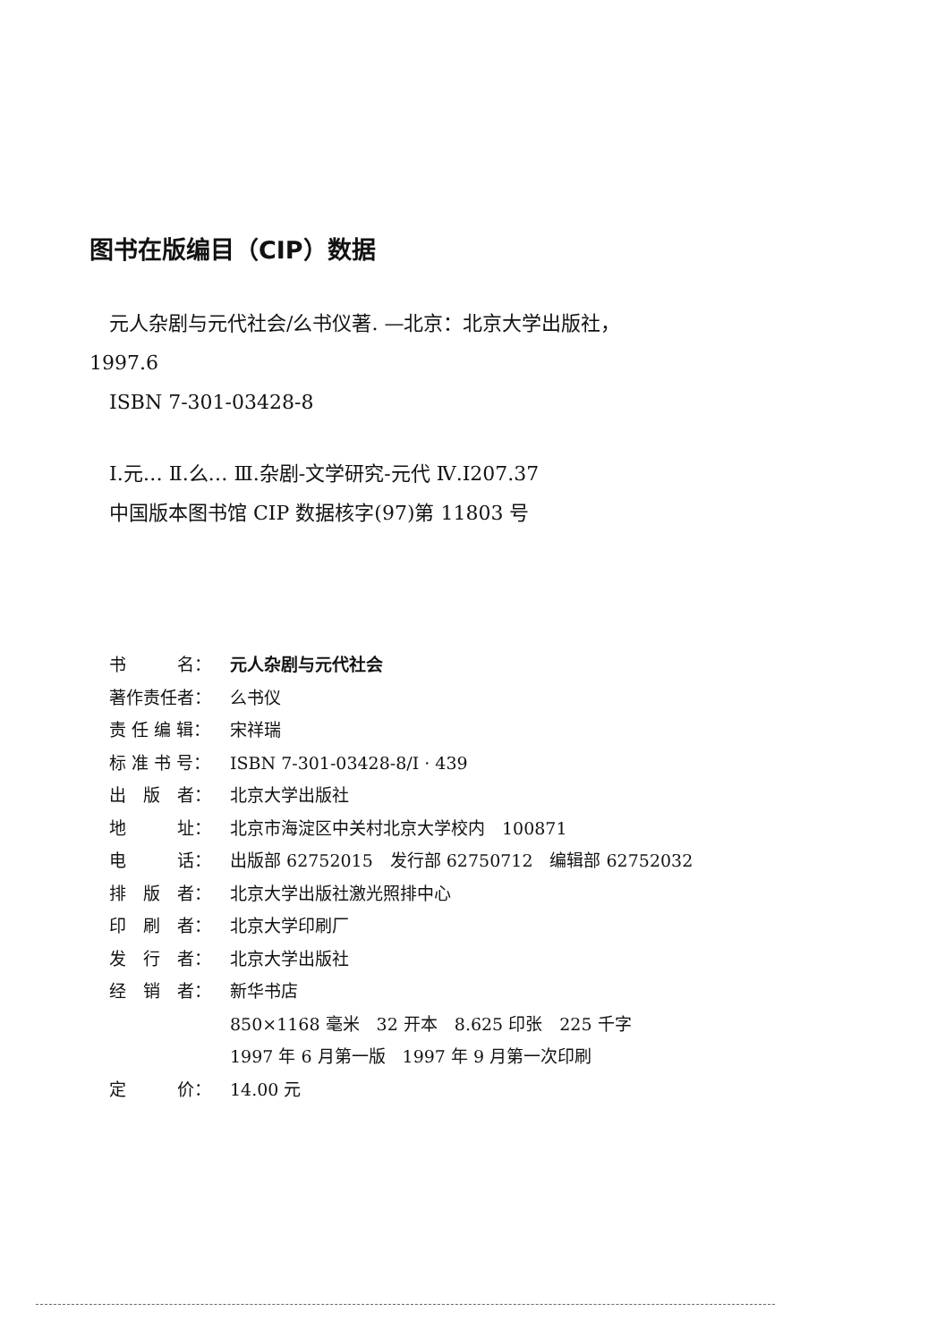图书在版编目（CIP）数据
元人杂剧与元代社会/么书仪著. —北京：北京大学出版社，
1997.6
ISBN 7-301-03428-8
Ⅰ.元… Ⅱ.么… Ⅲ.杂剧-文学研究-元代 Ⅳ.I207.37
中国版本图书馆 CIP 数据核字(97)第 11803 号
书　　　名： 元人杂剧与元代社会
著作责任者： 么书仪
责 任 编 辑： 宋祥瑞
标 准 书 号： ISBN 7-301-03428-8/I · 439
出　版　者： 北京大学出版社
地　　　址： 北京市海淀区中关村北京大学校内　100871
电　　　话： 出版部 62752015　发行部 62750712　编辑部 62752032
排　版　者： 北京大学出版社激光照排中心
印　刷　者： 北京大学印刷厂
发　行　者： 北京大学出版社
经　销　者： 新华书店
850×1168 毫米　32 开本　8.625 印张　225 千字
1997 年 6 月第一版　1997 年 9 月第一次印刷
定　　　价： 14.00 元